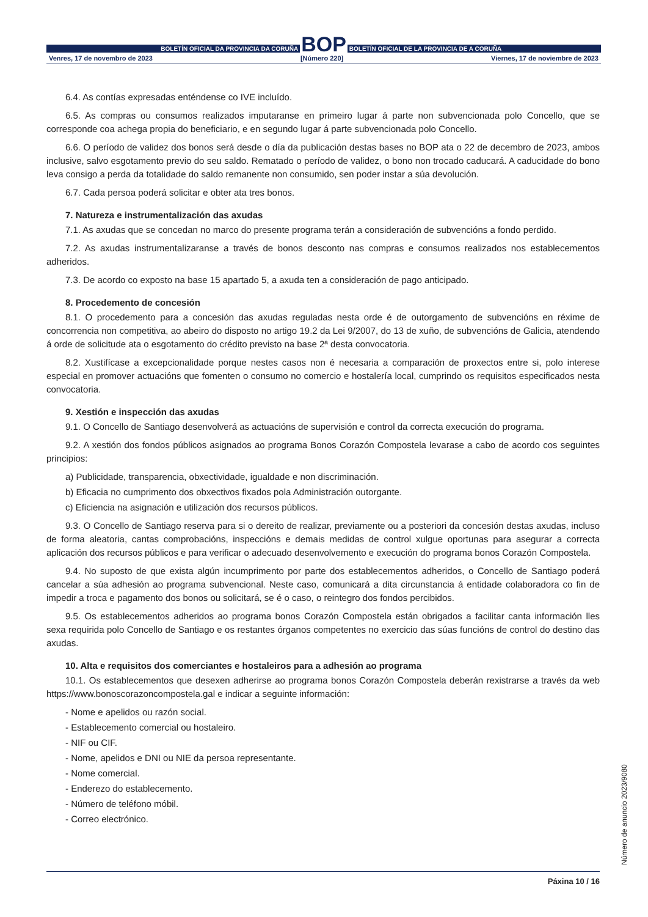BOLETÍN OFICIAL DA PROVINCIA DA CORUÑA
BOP
BOLETÍN OFICIAL DE LA PROVINCIA DE A CORUÑA
Venres, 17 de novembro de 2023 [Número 220] Viernes, 17 de noviembre de 2023
6.4. As contías expresadas enténdense co IVE incluído.
6.5. As compras ou consumos realizados imputaranse en primeiro lugar á parte non subvencionada polo Concello, que se corresponde coa achega propia do beneficiario, e en segundo lugar á parte subvencionada polo Concello.
6.6. O período de validez dos bonos será desde o día da publicación destas bases no BOP ata o 22 de decembro de 2023, ambos inclusive, salvo esgotamento previo do seu saldo. Rematado o período de validez, o bono non trocado caducará. A caducidade do bono leva consigo a perda da totalidade do saldo remanente non consumido, sen poder instar a súa devolución.
6.7. Cada persoa poderá solicitar e obter ata tres bonos.
7. Natureza e instrumentalización das axudas
7.1. As axudas que se concedan no marco do presente programa terán a consideración de subvencións a fondo perdido.
7.2. As axudas instrumentalizaranse a través de bonos desconto nas compras e consumos realizados nos establecementos adheridos.
7.3. De acordo co exposto na base 15 apartado 5, a axuda ten a consideración de pago anticipado.
8. Procedemento de concesión
8.1. O procedemento para a concesión das axudas reguladas nesta orde é de outorgamento de subvencións en réxime de concorrencia non competitiva, ao abeiro do disposto no artigo 19.2 da Lei 9/2007, do 13 de xuño, de subvencións de Galicia, atendendo á orde de solicitude ata o esgotamento do crédito previsto na base 2ª desta convocatoria.
8.2. Xustifícase a excepcionalidade porque nestes casos non é necesaria a comparación de proxectos entre si, polo interese especial en promover actuacións que fomenten o consumo no comercio e hostalería local, cumprindo os requisitos especificados nesta convocatoria.
9. Xestión e inspección das axudas
9.1. O Concello de Santiago desenvolverá as actuacións de supervisión e control da correcta execución do programa.
9.2. A xestión dos fondos públicos asignados ao programa Bonos Corazón Compostela levarase a cabo de acordo cos seguintes principios:
a) Publicidade, transparencia, obxectividade, igualdade e non discriminación.
b) Eficacia no cumprimento dos obxectivos fixados pola Administración outorgante.
c) Eficiencia na asignación e utilización dos recursos públicos.
9.3. O Concello de Santiago reserva para si o dereito de realizar, previamente ou a posteriori da concesión destas axudas, incluso de forma aleatoria, cantas comprobacións, inspeccións e demais medidas de control xulgue oportunas para asegurar a correcta aplicación dos recursos públicos e para verificar o adecuado desenvolvemento e execución do programa bonos Corazón Compostela.
9.4. No suposto de que exista algún incumprimento por parte dos establecementos adheridos, o Concello de Santiago poderá cancelar a súa adhesión ao programa subvencional. Neste caso, comunicará a dita circunstancia á entidade colaboradora co fin de impedir a troca e pagamento dos bonos ou solicitará, se é o caso, o reintegro dos fondos percibidos.
9.5. Os establecementos adheridos ao programa bonos Corazón Compostela están obrigados a facilitar canta información lles sexa requirida polo Concello de Santiago e os restantes órganos competentes no exercicio das súas funcións de control do destino das axudas.
10. Alta e requisitos dos comerciantes e hostaleiros para a adhesión ao programa
10.1. Os establecementos que desexen adherirse ao programa bonos Corazón Compostela deberán rexistrarse a través da web https://www.bonoscorazoncompostela.gal e indicar a seguinte información:
- Nome e apelidos ou razón social.
- Establecemento comercial ou hostaleiro.
- NIF ou CIF.
- Nome, apelidos e DNI ou NIE da persoa representante.
- Nome comercial.
- Enderezo do establecemento.
- Número de teléfono móbil.
- Correo electrónico.
Páxina 10 / 16
Número de anuncio 2023/9080